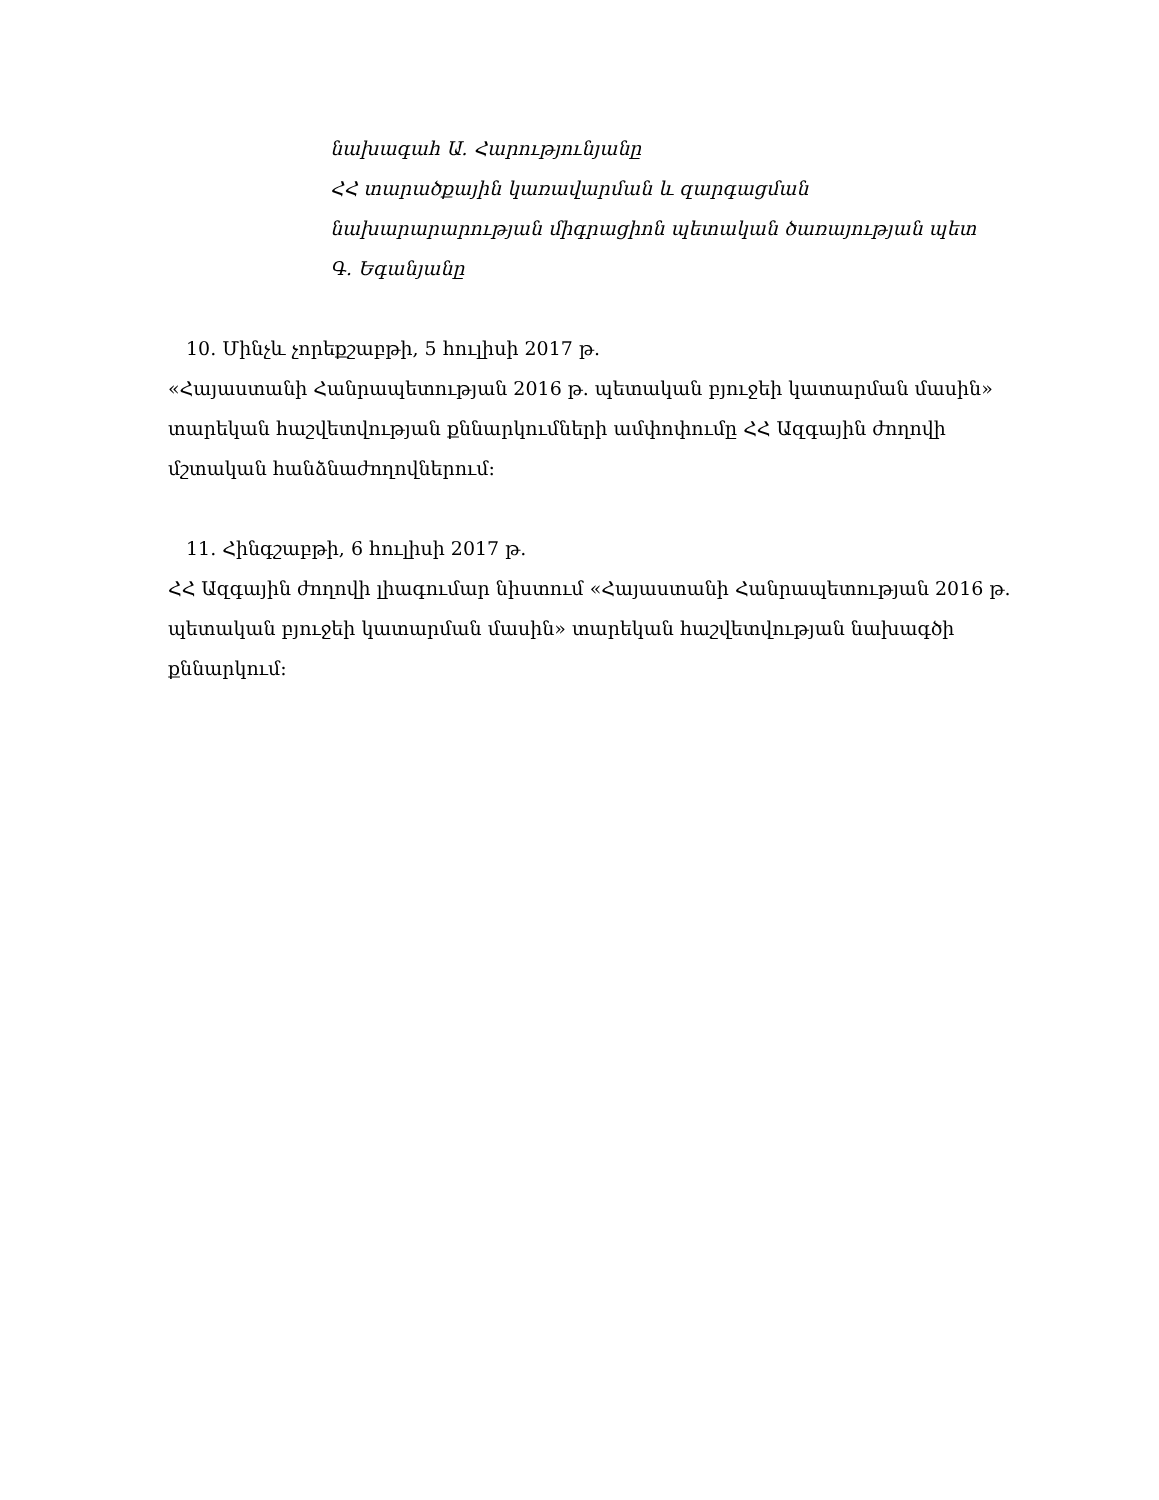նախագահ Ա. Հարությունյանը
ՀՀ տարածքային կառավարման և զարգացման
նախարարարության միգրացիոն պետական ծառայության պետ
Գ. Եգանյանը
10. Մինչև չորեքշաբթի, 5 հուլիսի 2017 թ.
«Հայաստանի Հանրապետության 2016 թ. պետական բյուջեի կատարման մասին» տարեկան հաշվետվության քննարկումների ամփոփումը ՀՀ Ազգային ժողովի մշտական հանձնաժողովներում:
11. Հինգշաբթի, 6 հուլիսի 2017 թ.
ՀՀ Ազգային ժողովի լիագումար նիստում «Հայաստանի Հանրապետության 2016 թ. պետական բյուջեի կատարման մասին» տարեկան հաշվետվության նախագծի քննարկում: